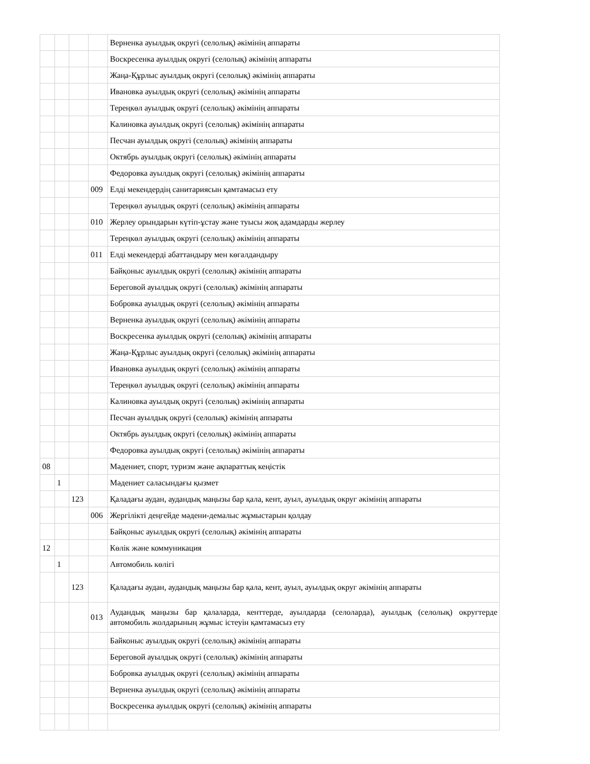| | | | | Верненка ауылдық округі (селолық) әкімінің аппараты |
| | | | | Воскресенка ауылдық округі (селолық) әкімінің аппараты |
| | | | | Жаңа-Құрлыс ауылдық округі (селолық) әкімінің аппараты |
| | | | | Ивановка ауылдық округі (селолық) әкімінің аппараты |
| | | | | Тереңкөл ауылдық округі (селолық) әкімінің аппараты |
| | | | | Калиновка ауылдық округі (селолық) әкімінің аппараты |
| | | | | Песчан ауылдық округі (селолық) әкімінің аппараты |
| | | | | Октябрь ауылдық округі (селолық) әкімінің аппараты |
| | | | | Федоровка ауылдық округі (селолық) әкімінің аппараты |
| | | | 009 | Елді мекендердің санитариясын қамтамасыз ету |
| | | | | Тереңкөл ауылдық округі (селолық) әкімінің аппараты |
| | | | 010 | Жерлеу орындарын күтіп-ұстау және туысы жоқ адамдарды жерлеу |
| | | | | Тереңкөл ауылдық округі (селолық) әкімінің аппараты |
| | | | 011 | Елді мекендерді абаттандыру мен көгалдандыру |
| | | | | Байқоныс ауылдық округі (селолық) әкімінің аппараты |
| | | | | Береговой ауылдық округі (селолық) әкімінің аппараты |
| | | | | Бобровка ауылдық округі (селолық) әкімінің аппараты |
| | | | | Верненка ауылдық округі (селолық) әкімінің аппараты |
| | | | | Воскресенка ауылдық округі (селолық) әкімінің аппараты |
| | | | | Жаңа-Құрлыс ауылдық округі (селолық) әкімінің аппараты |
| | | | | Ивановка ауылдық округі (селолық) әкімінің аппараты |
| | | | | Тереңкөл ауылдық округі (селолық) әкімінің аппараты |
| | | | | Калиновка ауылдық округі (селолық) әкімінің аппараты |
| | | | | Песчан ауылдық округі (селолық) әкімінің аппараты |
| | | | | Октябрь ауылдық округі (селолық) әкімінің аппараты |
| | | | | Федоровка ауылдық округі (селолық) әкімінің аппараты |
| 08 | | | | Мәдениет, спорт, туризм және ақпараттық кеңістік |
| | 1 | | | Мәдениет саласындағы қызмет |
| | | 123 | | Қаладағы аудан, аудандық маңызы бар қала, кент, ауыл, ауылдық округ әкімінің аппараты |
| | | | 006 | Жергілікті деңгейде мәдени-демалыс жұмыстарын қолдау |
| | | | | Байқоныс ауылдық округі (селолық) әкімінің аппараты |
| 12 | | | | Көлік және коммуникация |
| | 1 | | | Автомобиль көлігі |
| | | 123 | | Қаладағы аудан, аудандық маңызы бар қала, кент, ауыл, ауылдық округ әкімінің аппараты |
| | | | 013 | Аудандық маңызы бар қалаларда, кенттерде, ауылдарда (селоларда), ауылдық (селолық) округтерде автомобиль жолдарының жұмыс істеуін қамтамасыз ету |
| | | | | Байконыс ауылдық округі (селолық) әкімінің аппараты |
| | | | | Береговой ауылдық округі (селолық) әкімінің аппараты |
| | | | | Бобровка ауылдық округі (селолық) әкімінің аппараты |
| | | | | Верненка ауылдық округі (селолық) әкімінің аппараты |
| | | | | Воскресенка ауылдық округі (селолық) әкімінің аппараты |